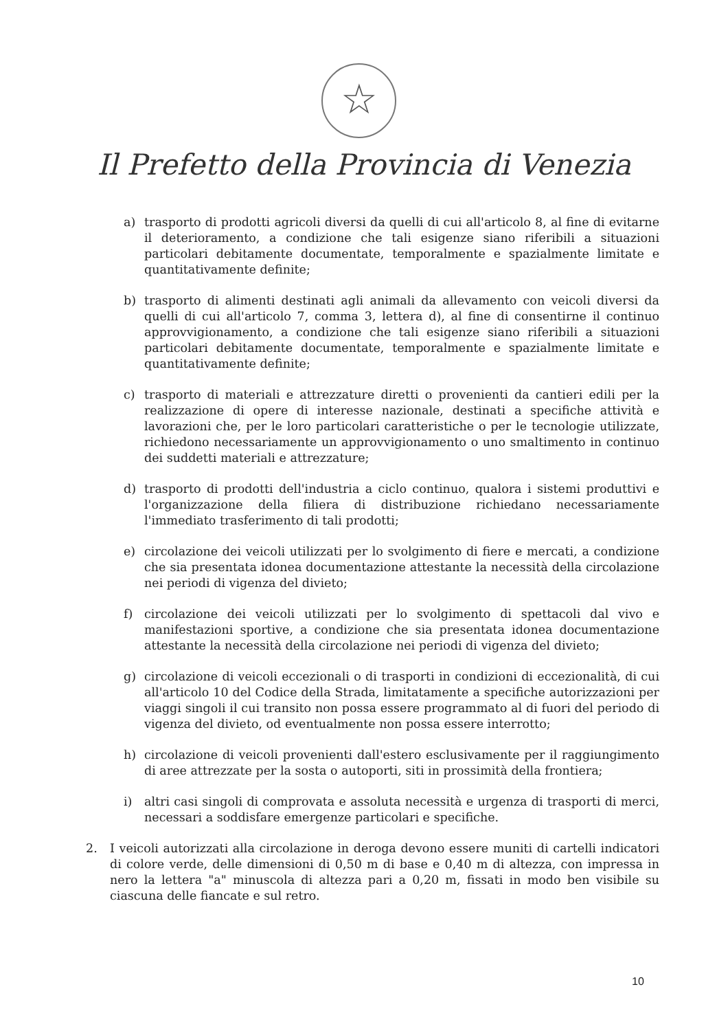☆
Il Prefetto della Provincia di Venezia
a) trasporto di prodotti agricoli diversi da quelli di cui all'articolo 8, al fine di evitarne il deterioramento, a condizione che tali esigenze siano riferibili a situazioni particolari debitamente documentate, temporalmente e spazialmente limitate e quantitativamente definite;
b) trasporto di alimenti destinati agli animali da allevamento con veicoli diversi da quelli di cui all'articolo 7, comma 3, lettera d), al fine di consentirne il continuo approvvigionamento, a condizione che tali esigenze siano riferibili a situazioni particolari debitamente documentate, temporalmente e spazialmente limitate e quantitativamente definite;
c) trasporto di materiali e attrezzature diretti o provenienti da cantieri edili per la realizzazione di opere di interesse nazionale, destinati a specifiche attività e lavorazioni che, per le loro particolari caratteristiche o per le tecnologie utilizzate, richiedono necessariamente un approvvigionamento o uno smaltimento in continuo dei suddetti materiali e attrezzature;
d) trasporto di prodotti dell'industria a ciclo continuo, qualora i sistemi produttivi e l'organizzazione della filiera di distribuzione richiedano necessariamente l'immediato trasferimento di tali prodotti;
e) circolazione dei veicoli utilizzati per lo svolgimento di fiere e mercati, a condizione che sia presentata idonea documentazione attestante la necessità della circolazione nei periodi di vigenza del divieto;
f) circolazione dei veicoli utilizzati per lo svolgimento di spettacoli dal vivo e manifestazioni sportive, a condizione che sia presentata idonea documentazione attestante la necessità della circolazione nei periodi di vigenza del divieto;
g) circolazione di veicoli eccezionali o di trasporti in condizioni di eccezionalità, di cui all'articolo 10 del Codice della Strada, limitatamente a specifiche autorizzazioni per viaggi singoli il cui transito non possa essere programmato al di fuori del periodo di vigenza del divieto, od eventualmente non possa essere interrotto;
h) circolazione di veicoli provenienti dall'estero esclusivamente per il raggiungimento di aree attrezzate per la sosta o autoporti, siti in prossimità della frontiera;
i) altri casi singoli di comprovata e assoluta necessità e urgenza di trasporti di merci, necessari a soddisfare emergenze particolari e specifiche.
2. I veicoli autorizzati alla circolazione in deroga devono essere muniti di cartelli indicatori di colore verde, delle dimensioni di 0,50 m di base e 0,40 m di altezza, con impressa in nero la lettera "a" minuscola di altezza pari a 0,20 m, fissati in modo ben visibile su ciascuna delle fiancate e sul retro.
10